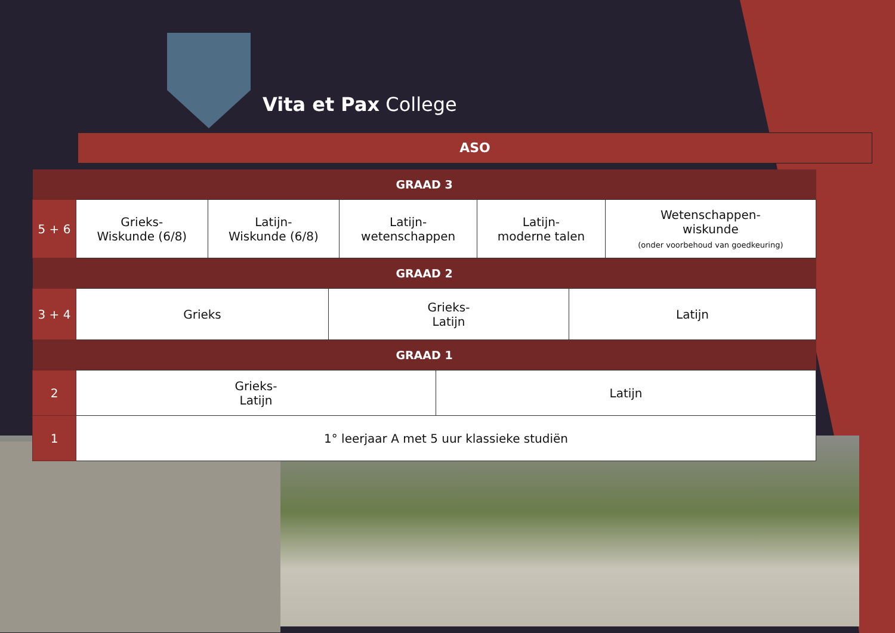Vita et Pax College
ASO
| GRAAD 3 | | | | | |
| --- | --- | --- | --- | --- | --- |
| 5 + 6 | Grieks- Wiskunde (6/8) | Latijn- Wiskunde (6/8) | Latijn- wetenschappen | Latijn- moderne talen | Wetenschappen- wiskunde (onder voorbehoud van goedkeuring) |
| GRAAD 2 | | | |
| --- | --- | --- | --- |
| 3 + 4 | Grieks | Grieks- Latijn | Latijn |
| GRAAD 1 | | | |
| 2 | Grieks- Latijn | Latijn |
| 1 | 1° leerjaar A met 5 uur klassieke studiën | |